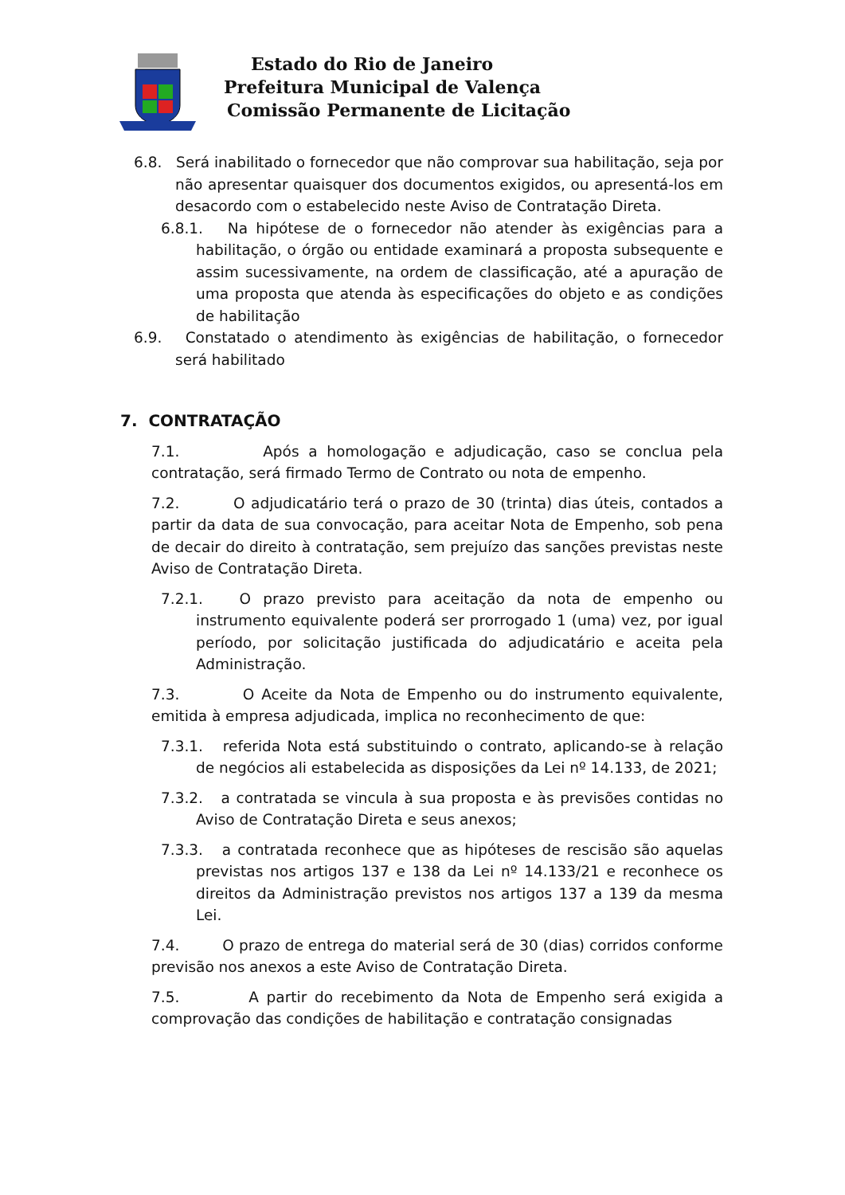Estado do Rio de Janeiro
Prefeitura Municipal de Valença
Comissão Permanente de Licitação
6.8. Será inabilitado o fornecedor que não comprovar sua habilitação, seja por não apresentar quaisquer dos documentos exigidos, ou apresentá-los em desacordo com o estabelecido neste Aviso de Contratação Direta.
6.8.1. Na hipótese de o fornecedor não atender às exigências para a habilitação, o órgão ou entidade examinará a proposta subsequente e assim sucessivamente, na ordem de classificação, até a apuração de uma proposta que atenda às especificações do objeto e as condições de habilitação
6.9. Constatado o atendimento às exigências de habilitação, o fornecedor será habilitado
7. CONTRATAÇÃO
7.1. Após a homologação e adjudicação, caso se conclua pela contratação, será firmado Termo de Contrato ou nota de empenho.
7.2. O adjudicatário terá o prazo de 30 (trinta) dias úteis, contados a partir da data de sua convocação, para aceitar Nota de Empenho, sob pena de decair do direito à contratação, sem prejuízo das sanções previstas neste Aviso de Contratação Direta.
7.2.1. O prazo previsto para aceitação da nota de empenho ou instrumento equivalente poderá ser prorrogado 1 (uma) vez, por igual período, por solicitação justificada do adjudicatário e aceita pela Administração.
7.3. O Aceite da Nota de Empenho ou do instrumento equivalente, emitida à empresa adjudicada, implica no reconhecimento de que:
7.3.1. referida Nota está substituindo o contrato, aplicando-se à relação de negócios ali estabelecida as disposições da Lei nº 14.133, de 2021;
7.3.2. a contratada se vincula à sua proposta e às previsões contidas no Aviso de Contratação Direta e seus anexos;
7.3.3. a contratada reconhece que as hipóteses de rescisão são aquelas previstas nos artigos 137 e 138 da Lei nº 14.133/21 e reconhece os direitos da Administração previstos nos artigos 137 a 139 da mesma Lei.
7.4. O prazo de entrega do material será de 30 (dias) corridos conforme previsão nos anexos a este Aviso de Contratação Direta.
7.5. A partir do recebimento da Nota de Empenho será exigida a comprovação das condições de habilitação e contratação consignadas